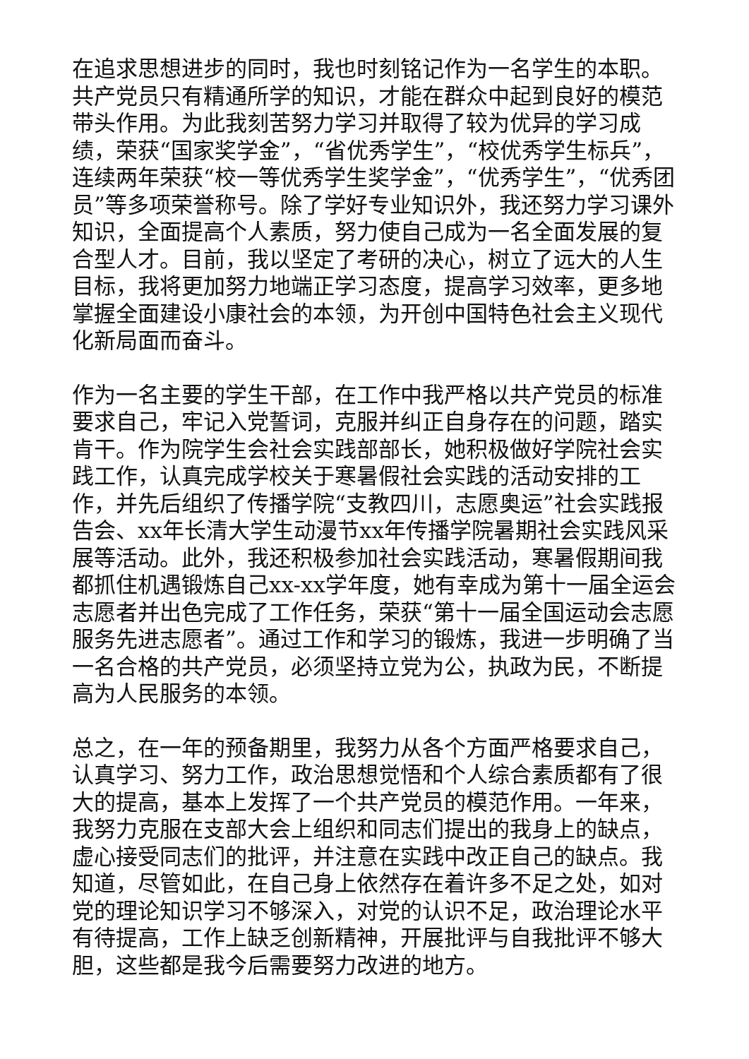在追求思想进步的同时，我也时刻铭记作为一名学生的本职。共产党员只有精通所学的知识，才能在群众中起到良好的模范带头作用。为此我刻苦努力学习并取得了较为优异的学习成绩，荣获“国家奖学金”，“省优秀学生”，“校优秀学生标兵”，连续两年荣获“校一等优秀学生奖学金”，“优秀学生”，“优秀团员”等多项荣誉称号。除了学好专业知识外，我还努力学习课外知识，全面提高个人素质，努力使自己成为一名全面发展的复合型人才。目前，我以坚定了考研的决心，树立了远大的人生目标，我将更加努力地端正学习态度，提高学习效率，更多地掌握全面建设小康社会的本领，为开创中国特色社会主义现代化新局面而奋斗。
作为一名主要的学生干部，在工作中我严格以共产党员的标准要求自己，牢记入党誓词，克服并纠正自身存在的问题，踏实肯干。作为院学生会社会实践部部长，她积极做好学院社会实践工作，认真完成学校关于寒暑假社会实践的活动安排的工作，并先后组织了传播学院“支教四川，志愿奥运”社会实践报告会、xx年长清大学生动漫节xx年传播学院暑期社会实践风采展等活动。此外，我还积极参加社会实践活动，寒暑假期间我都抓住机遇锻炼自己xx-xx学年度，她有幸成为第十一届全运会志愿者并出色完成了工作任务，荣获“第十一届全国运动会志愿服务先进志愿者”。通过工作和学习的锻炼，我进一步明确了当一名合格的共产党员，必须坚持立党为公，执政为民，不断提高为人民服务的本领。
总之，在一年的预备期里，我努力从各个方面严格要求自己，认真学习、努力工作，政治思想觉悟和个人综合素质都有了很大的提高，基本上发挥了一个共产党员的模范作用。一年来，我努力克服在支部大会上组织和同志们提出的我身上的缺点，虚心接受同志们的批评，并注意在实践中改正自己的缺点。我知道，尽管如此，在自己身上依然存在着许多不足之处，如对党的理论知识学习不够深入，对党的认识不足，政治理论水平有待提高，工作上缺乏创新精神，开展批评与自我批评不够大胆，这些都是我今后需要努力改进的地方。